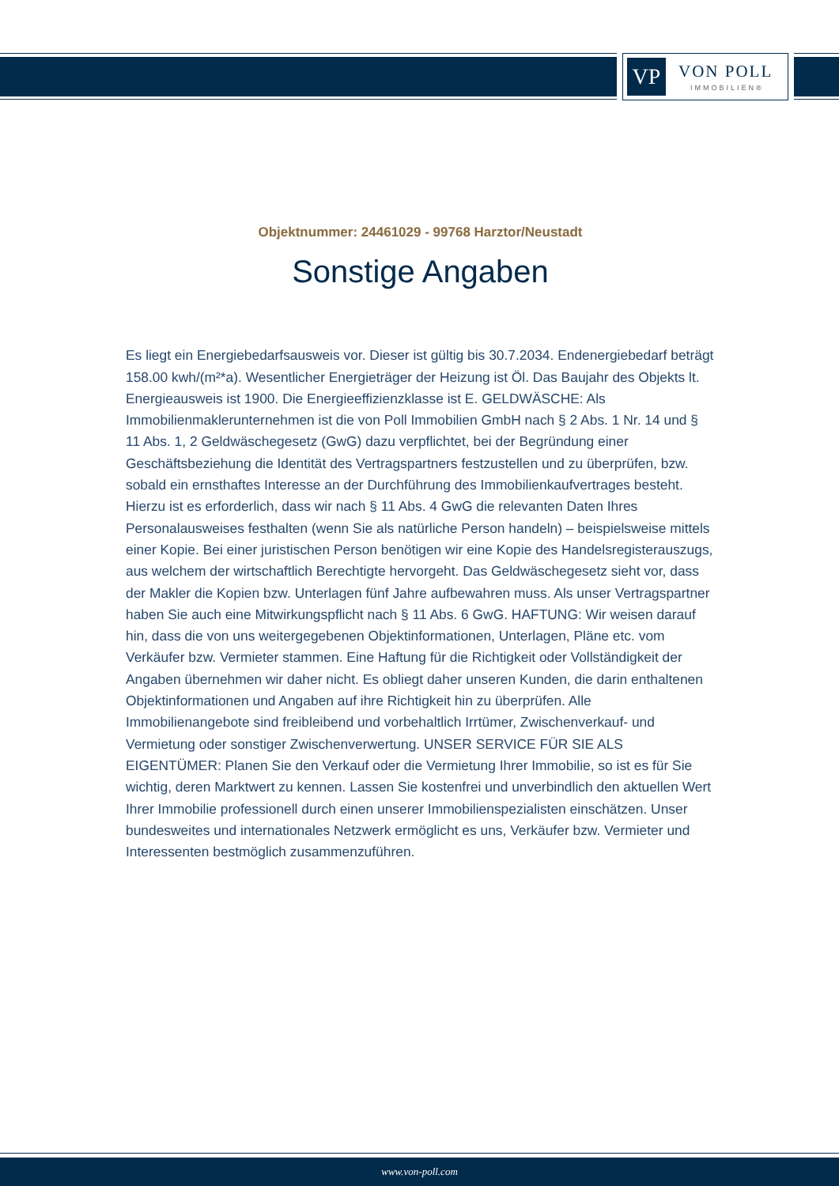VP VON POLL
IMMOBILIEN®
Objektnummer: 24461029 - 99768 Harztor/Neustadt
Sonstige Angaben
Es liegt ein Energiebedarfsausweis vor. Dieser ist gültig bis 30.7.2034. Endenergiebedarf beträgt 158.00 kwh/(m²*a). Wesentlicher Energieträger der Heizung ist Öl. Das Baujahr des Objekts lt. Energieausweis ist 1900. Die Energieeffizienzklasse ist E. GELDWÄSCHE: Als Immobilienmaklerunternehmen ist die von Poll Immobilien GmbH nach § 2 Abs. 1 Nr. 14 und § 11 Abs. 1, 2 Geldwäschegesetz (GwG) dazu verpflichtet, bei der Begründung einer Geschäftsbeziehung die Identität des Vertragspartners festzustellen und zu überprüfen, bzw. sobald ein ernsthaftes Interesse an der Durchführung des Immobilienkaufvertrages besteht. Hierzu ist es erforderlich, dass wir nach § 11 Abs. 4 GwG die relevanten Daten Ihres Personalausweises festhalten (wenn Sie als natürliche Person handeln) – beispielsweise mittels einer Kopie. Bei einer juristischen Person benötigen wir eine Kopie des Handelsregisterauszugs, aus welchem der wirtschaftlich Berechtigte hervorgeht. Das Geldwäschegesetz sieht vor, dass der Makler die Kopien bzw. Unterlagen fünf Jahre aufbewahren muss. Als unser Vertragspartner haben Sie auch eine Mitwirkungspflicht nach § 11 Abs. 6 GwG. HAFTUNG: Wir weisen darauf hin, dass die von uns weitergegebenen Objektinformationen, Unterlagen, Pläne etc. vom Verkäufer bzw. Vermieter stammen. Eine Haftung für die Richtigkeit oder Vollständigkeit der Angaben übernehmen wir daher nicht. Es obliegt daher unseren Kunden, die darin enthaltenen Objektinformationen und Angaben auf ihre Richtigkeit hin zu überprüfen. Alle Immobilienangebote sind freibleibend und vorbehaltlich Irrtümer, Zwischenverkauf- und Vermietung oder sonstiger Zwischenverwertung. UNSER SERVICE FÜR SIE ALS EIGENTÜMER: Planen Sie den Verkauf oder die Vermietung Ihrer Immobilie, so ist es für Sie wichtig, deren Marktwert zu kennen. Lassen Sie kostenfrei und unverbindlich den aktuellen Wert Ihrer Immobilie professionell durch einen unserer Immobilienspezialisten einschätzen. Unser bundesweites und internationales Netzwerk ermöglicht es uns, Verkäufer bzw. Vermieter und Interessenten bestmöglich zusammenzuführen.
www.von-poll.com